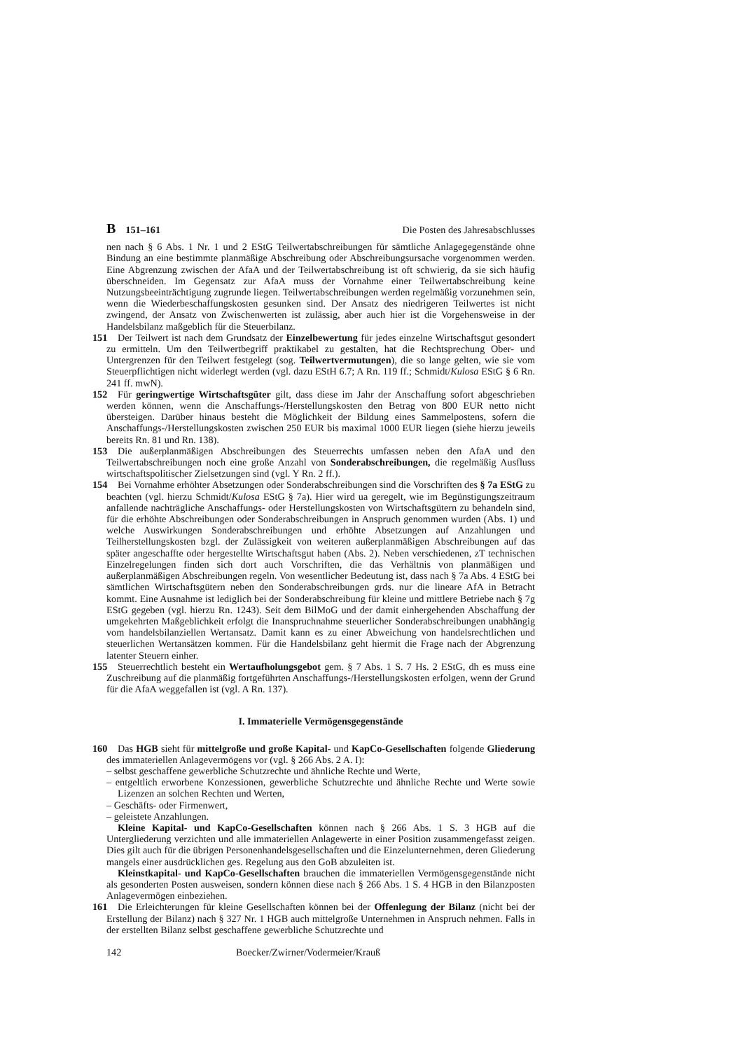B 151–161 Die Posten des Jahresabschlusses
nen nach § 6 Abs. 1 Nr. 1 und 2 EStG Teilwertabschreibungen für sämtliche Anlagegegenstände ohne Bindung an eine bestimmte planmäßige Abschreibung oder Abschreibungsursache vorgenommen werden. Eine Abgrenzung zwischen der AfaA und der Teilwertabschreibung ist oft schwierig, da sie sich häufig überschneiden. Im Gegensatz zur AfaA muss der Vornahme einer Teilwertabschreibung keine Nutzungsbeeinträchtigung zugrunde liegen. Teilwertabschreibungen werden regelmäßig vorzunehmen sein, wenn die Wiederbeschaffungskosten gesunken sind. Der Ansatz des niedrigeren Teilwertes ist nicht zwingend, der Ansatz von Zwischenwerten ist zulässig, aber auch hier ist die Vorgehensweise in der Handelsbilanz maßgeblich für die Steuerbilanz.
151 Der Teilwert ist nach dem Grundsatz der Einzelbewertung für jedes einzelne Wirtschaftsgut gesondert zu ermitteln. Um den Teilwertbegriff praktikabel zu gestalten, hat die Rechtsprechung Ober- und Untergrenzen für den Teilwert festgelegt (sog. Teilwertvermutungen), die so lange gelten, wie sie vom Steuerpflichtigen nicht widerlegt werden (vgl. dazu EStH 6.7; A Rn. 119 ff.; Schmidt/Kulosa EStG § 6 Rn. 241 ff. mwN).
152 Für geringwertige Wirtschaftsgüter gilt, dass diese im Jahr der Anschaffung sofort abgeschrieben werden können, wenn die Anschaffungs-/Herstellungskosten den Betrag von 800 EUR netto nicht übersteigen. Darüber hinaus besteht die Möglichkeit der Bildung eines Sammelpostens, sofern die Anschaffungs-/Herstellungskosten zwischen 250 EUR bis maximal 1000 EUR liegen (siehe hierzu jeweils bereits Rn. 81 und Rn. 138).
153 Die außerplanmäßigen Abschreibungen des Steuerrechts umfassen neben den AfaA und den Teilwertabschreibungen noch eine große Anzahl von Sonderabschreibungen, die regelmäßig Ausfluss wirtschaftspolitischer Zielsetzungen sind (vgl. Y Rn. 2 ff.).
154 Bei Vornahme erhöhter Absetzungen oder Sonderabschreibungen sind die Vorschriften des § 7a EStG zu beachten (vgl. hierzu Schmidt/Kulosa EStG § 7a). Hier wird ua geregelt, wie im Begünstigungszeitraum anfallende nachträgliche Anschaffungs- oder Herstellungskosten von Wirtschaftsgütern zu behandeln sind, für die erhöhte Abschreibungen oder Sonderabschreibungen in Anspruch genommen wurden (Abs. 1) und welche Auswirkungen Sonderabschreibungen und erhöhte Absetzungen auf Anzahlungen und Teilherstellungskosten bzgl. der Zulässigkeit von weiteren außerplanmäßigen Abschreibungen auf das später angeschaffte oder hergestellte Wirtschaftsgut haben (Abs. 2). Neben verschiedenen, zT technischen Einzelregelungen finden sich dort auch Vorschriften, die das Verhältnis von planmäßigen und außerplanmäßigen Abschreibungen regeln. Von wesentlicher Bedeutung ist, dass nach § 7a Abs. 4 EStG bei sämtlichen Wirtschaftsgütern neben den Sonderabschreibungen grds. nur die lineare AfA in Betracht kommt. Eine Ausnahme ist lediglich bei der Sonderabschreibung für kleine und mittlere Betriebe nach § 7g EStG gegeben (vgl. hierzu Rn. 1243). Seit dem BilMoG und der damit einhergehenden Abschaffung der umgekehrten Maßgeblichkeit erfolgt die Inanspruchnahme steuerlicher Sonderabschreibungen unabhängig vom handelsbilanziellen Wertansatz. Damit kann es zu einer Abweichung von handelsrechtlichen und steuerlichen Wertansätzen kommen. Für die Handelsbilanz geht hiermit die Frage nach der Abgrenzung latenter Steuern einher.
155 Steuerrechtlich besteht ein Wertaufholungsgebot gem. § 7 Abs. 1 S. 7 Hs. 2 EStG, dh es muss eine Zuschreibung auf die planmäßig fortgeführten Anschaffungs-/Herstellungskosten erfolgen, wenn der Grund für die AfaA weggefallen ist (vgl. A Rn. 137).
I. Immaterielle Vermögensgegenstände
160 Das HGB sieht für mittelgroße und große Kapital- und KapCo-Gesellschaften folgende Gliederung des immateriellen Anlagevermögens vor (vgl. § 266 Abs. 2 A. I):
– selbst geschaffene gewerbliche Schutzrechte und ähnliche Rechte und Werte,
– entgeltlich erworbene Konzessionen, gewerbliche Schutzrechte und ähnliche Rechte und Werte sowie Lizenzen an solchen Rechten und Werten,
– Geschäfts- oder Firmenwert,
– geleistete Anzahlungen.
Kleine Kapital- und KapCo-Gesellschaften können nach § 266 Abs. 1 S. 3 HGB auf die Untergliederung verzichten und alle immateriellen Anlagewerte in einer Position zusammengefasst zeigen. Dies gilt auch für die übrigen Personenhandelsgesellschaften und die Einzelunternehmen, deren Gliederung mangels einer ausdrücklichen ges. Regelung aus den GoB abzuleiten ist.
Kleinstkapital- und KapCo-Gesellschaften brauchen die immateriellen Vermögensgegenstände nicht als gesonderten Posten ausweisen, sondern können diese nach § 266 Abs. 1 S. 4 HGB in den Bilanzposten Anlagevermögen einbeziehen.
161 Die Erleichterungen für kleine Gesellschaften können bei der Offenlegung der Bilanz (nicht bei der Erstellung der Bilanz) nach § 327 Nr. 1 HGB auch mittelgroße Unternehmen in Anspruch nehmen. Falls in der erstellten Bilanz selbst geschaffene gewerbliche Schutzrechte und
142 Boecker/Zwirner/Vodermeier/Krauß